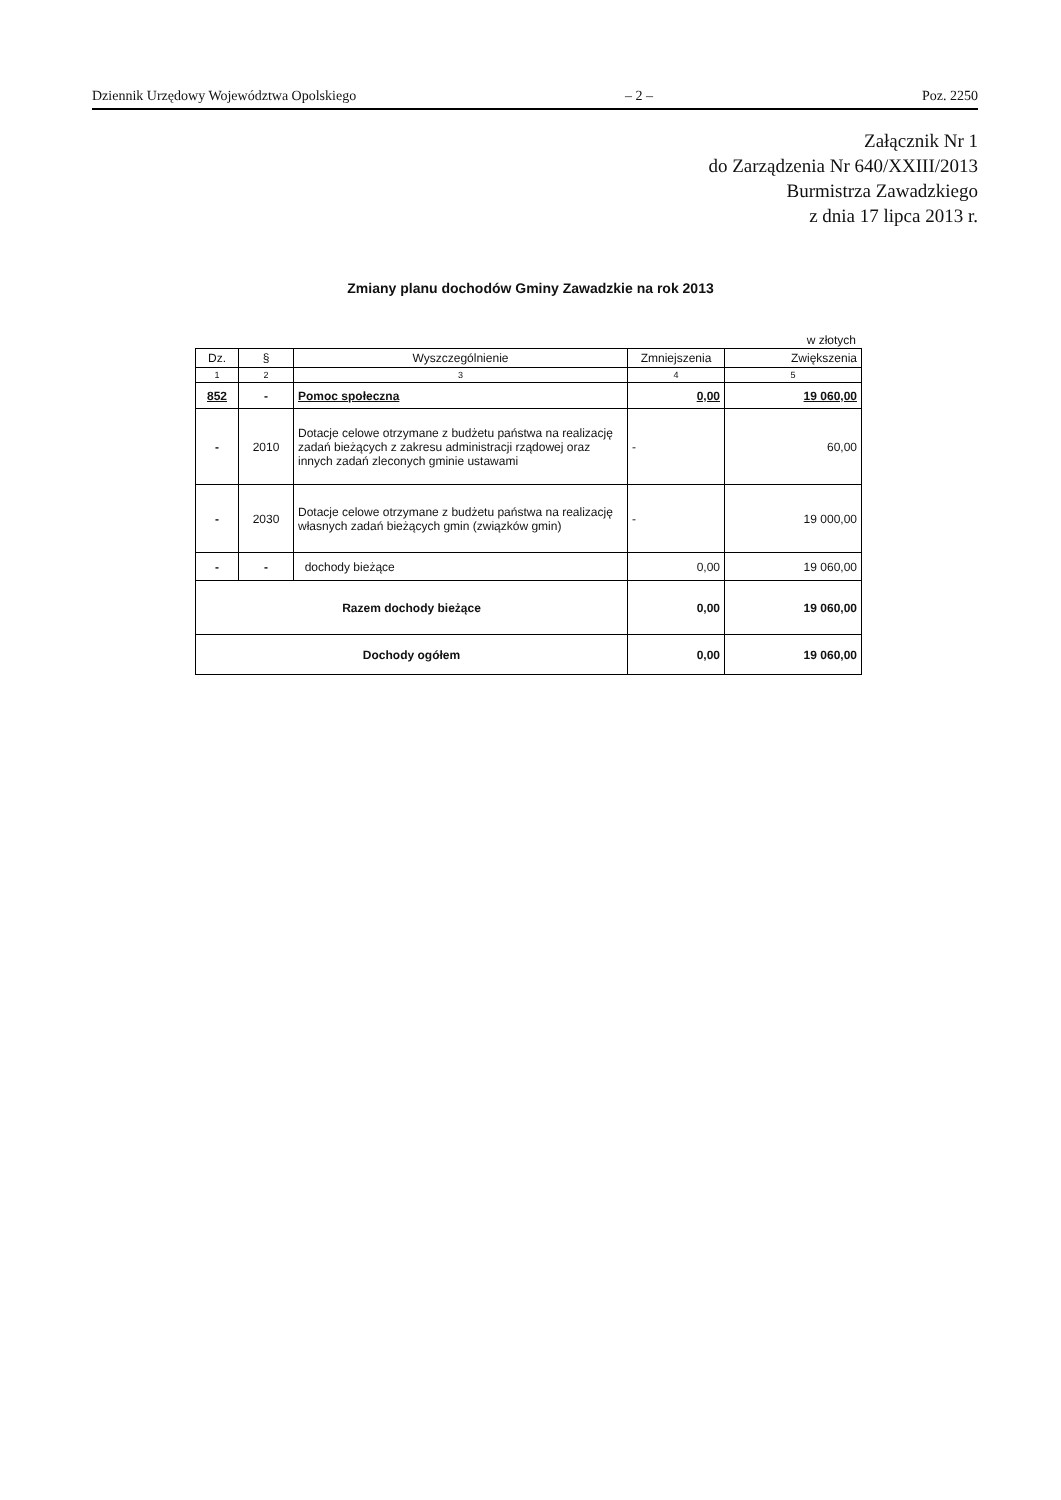Dziennik Urzędowy Województwa Opolskiego – 2 – Poz. 2250
Załącznik Nr 1
do Zarządzenia Nr 640/XXIII/2013
Burmistrza Zawadzkiego
z dnia 17 lipca 2013 r.
Zmiany planu dochodów Gminy Zawadzkie na rok 2013
w złotych
| Dz. | § | Wyszczególnienie | Zmniejszenia | Zwiększenia |
| --- | --- | --- | --- | --- |
| 1 | 2 | 3 | 4 | 5 |
| 852 | - | Pomoc społeczna | 0,00 | 19 060,00 |
| - | 2010 | Dotacje celowe otrzymane z budżetu państwa na realizację zadań bieżących z zakresu administracji rządowej oraz innych zadań zleconych gminie ustawami | - | 60,00 |
| - | 2030 | Dotacje celowe otrzymane z budżetu państwa na realizację własnych zadań bieżących gmin (związków gmin) | - | 19 000,00 |
| - | - | dochody bieżące | 0,00 | 19 060,00 |
| Razem dochody bieżące | | | 0,00 | 19 060,00 |
| Dochody ogółem | | | 0,00 | 19 060,00 |